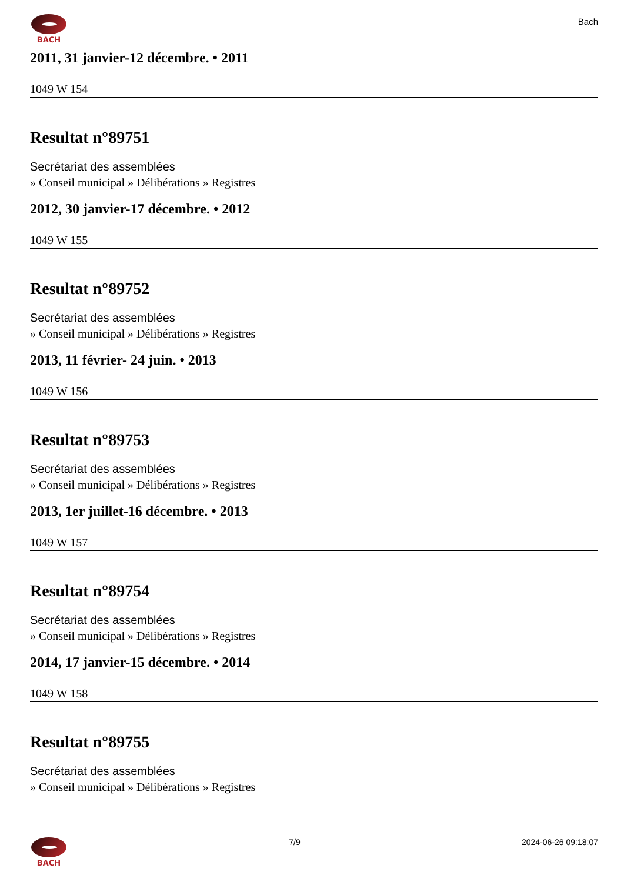BACH
Bach
2011, 31 janvier-12 décembre. • 2011
1049 W 154
Resultat n°89751
Secrétariat des assemblées
» Conseil municipal » Délibérations » Registres
2012, 30 janvier-17 décembre. • 2012
1049 W 155
Resultat n°89752
Secrétariat des assemblées
» Conseil municipal » Délibérations » Registres
2013, 11 février- 24 juin. • 2013
1049 W 156
Resultat n°89753
Secrétariat des assemblées
» Conseil municipal » Délibérations » Registres
2013, 1er juillet-16 décembre. • 2013
1049 W 157
Resultat n°89754
Secrétariat des assemblées
» Conseil municipal » Délibérations » Registres
2014, 17 janvier-15 décembre. • 2014
1049 W 158
Resultat n°89755
Secrétariat des assemblées
» Conseil municipal » Délibérations » Registres
BACH 7/9 2024-06-26 09:18:07